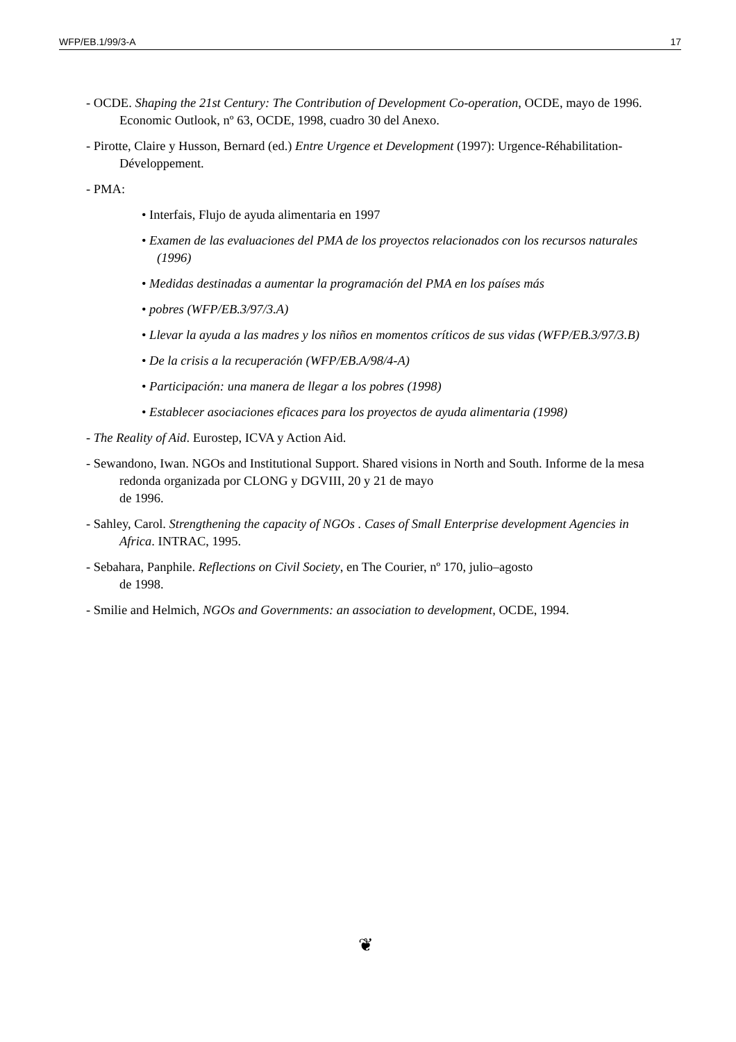WFP/EB.1/99/3-A 17
- OCDE. Shaping the 21st Century: The Contribution of Development Co-operation, OCDE, mayo de 1996. Economic Outlook, nº 63, OCDE, 1998, cuadro 30 del Anexo.
- Pirotte, Claire y Husson, Bernard (ed.) Entre Urgence et Development (1997): Urgence-Réhabilitation- Développement.
- PMA:
• Interfais, Flujo de ayuda alimentaria en 1997
• Examen de las evaluaciones del PMA de los proyectos relacionados con los recursos naturales (1996)
• Medidas destinadas a aumentar la programación del PMA en los países más
• pobres (WFP/EB.3/97/3.A)
• Llevar la ayuda a las madres y los niños en momentos críticos de sus vidas (WFP/EB.3/97/3.B)
• De la crisis a la recuperación (WFP/EB.A/98/4-A)
• Participación: una manera de llegar a los pobres (1998)
• Establecer asociaciones eficaces para los proyectos de ayuda alimentaria (1998)
- The Reality of Aid. Eurostep, ICVA y Action Aid.
- Sewandono, Iwan. NGOs and Institutional Support. Shared visions in North and South. Informe de la mesa redonda organizada por CLONG y DGVIII, 20 y 21 de mayo
de 1996.
- Sahley, Carol. Strengthening the capacity of NGOs . Cases of Small Enterprise development Agencies in Africa. INTRAC, 1995.
- Sebahara, Panphile. Reflections on Civil Society, en The Courier, nº 170, julio–agosto
de 1998.
- Smilie and Helmich, NGOs and Governments: an association to development, OCDE, 1994.
❦